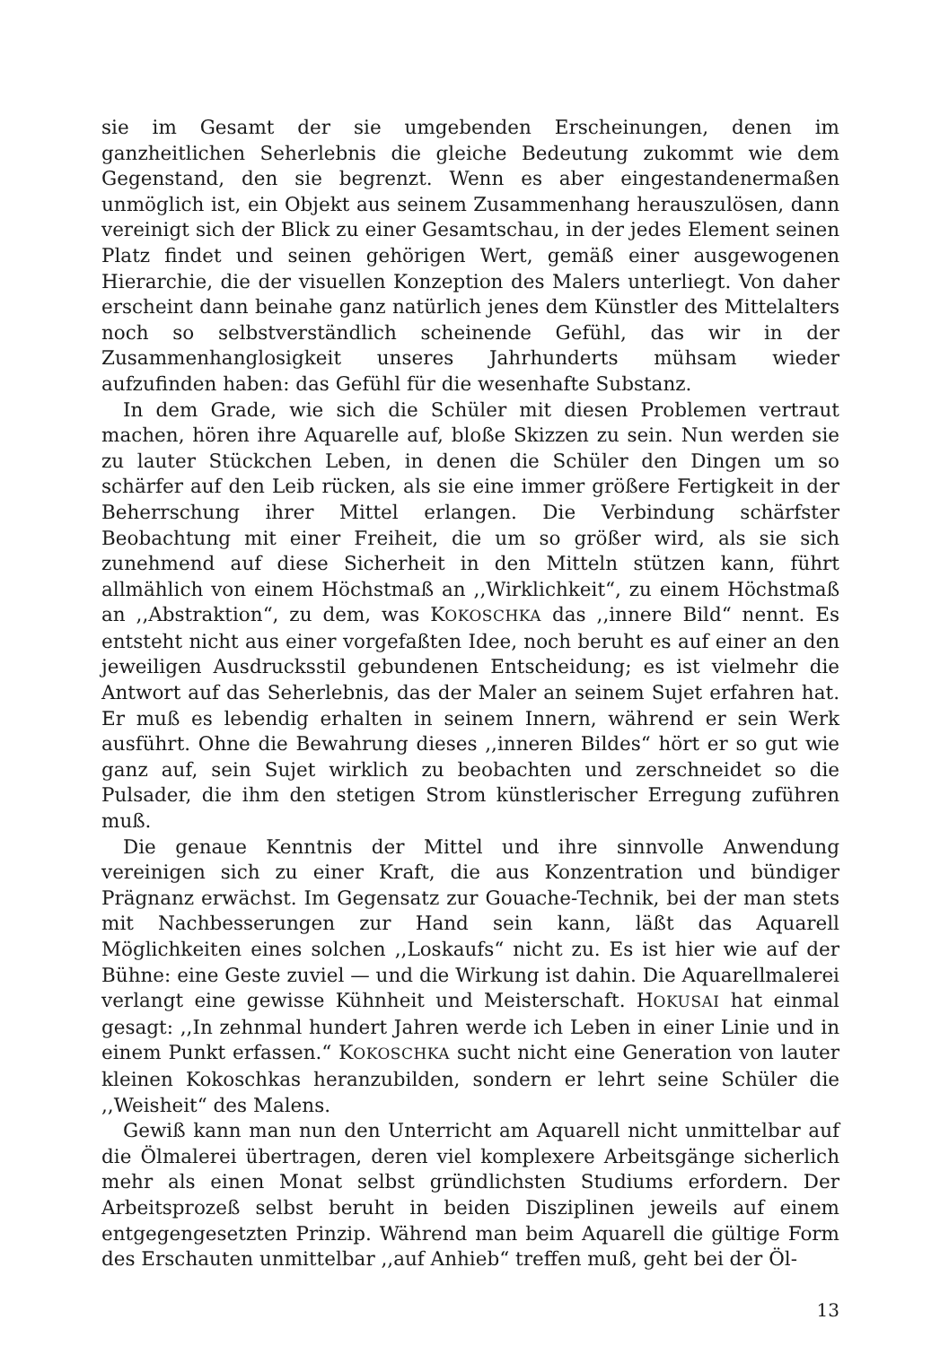sie im Gesamt der sie umgebenden Erscheinungen, denen im ganzheitlichen Seherlebnis die gleiche Bedeutung zukommt wie dem Gegenstand, den sie begrenzt. Wenn es aber eingestandenermaßen unmöglich ist, ein Objekt aus seinem Zusammenhang herauszulösen, dann vereinigt sich der Blick zu einer Gesamtschau, in der jedes Element seinen Platz findet und seinen gehörigen Wert, gemäß einer ausgewogenen Hierarchie, die der visuellen Konzeption des Malers unterliegt. Von daher erscheint dann beinahe ganz natürlich jenes dem Künstler des Mittelalters noch so selbstverständlich scheinende Gefühl, das wir in der Zusammenhanglosigkeit unseres Jahrhunderts mühsam wieder aufzufinden haben: das Gefühl für die wesenhafte Substanz.
In dem Grade, wie sich die Schüler mit diesen Problemen vertraut machen, hören ihre Aquarelle auf, bloße Skizzen zu sein. Nun werden sie zu lauter Stückchen Leben, in denen die Schüler den Dingen um so schärfer auf den Leib rücken, als sie eine immer größere Fertigkeit in der Beherrschung ihrer Mittel erlangen. Die Verbindung schärfster Beobachtung mit einer Freiheit, die um so größer wird, als sie sich zunehmend auf diese Sicherheit in den Mitteln stützen kann, führt allmählich von einem Höchstmaß an ,,Wirklichkeit“, zu einem Höchstmaß an ,,Abstraktion“, zu dem, was KOKOSCHKA das ,,innere Bild“ nennt. Es entsteht nicht aus einer vorgefaßten Idee, noch beruht es auf einer an den jeweiligen Ausdrucksstil gebundenen Entscheidung; es ist vielmehr die Antwort auf das Seherlebnis, das der Maler an seinem Sujet erfahren hat. Er muß es lebendig erhalten in seinem Innern, während er sein Werk ausführt. Ohne die Bewahrung dieses ,,inneren Bildes“ hört er so gut wie ganz auf, sein Sujet wirklich zu beobachten und zerschneidet so die Pulsader, die ihm den stetigen Strom künstlerischer Erregung zuführen muß.
Die genaue Kenntnis der Mittel und ihre sinnvolle Anwendung vereinigen sich zu einer Kraft, die aus Konzentration und bündiger Prägnanz erwächst. Im Gegensatz zur Gouache-Technik, bei der man stets mit Nachbesserungen zur Hand sein kann, läßt das Aquarell Möglichkeiten eines solchen ,,Loskaufs“ nicht zu. Es ist hier wie auf der Bühne: eine Geste zuviel — und die Wirkung ist dahin. Die Aquarellmalerei verlangt eine gewisse Kühnheit und Meisterschaft. HOKUSAI hat einmal gesagt: ,,In zehnmal hundert Jahren werde ich Leben in einer Linie und in einem Punkt erfassen.“ KOKOSCHKA sucht nicht eine Generation von lauter kleinen Kokoschkas heranzubilden, sondern er lehrt seine Schüler die ,,Weisheit“ des Malens.
Gewiß kann man nun den Unterricht am Aquarell nicht unmittelbar auf die Ölmalerei übertragen, deren viel komplexere Arbeitsgänge sicherlich mehr als einen Monat selbst gründlichsten Studiums erfordern. Der Arbeitsprozeß selbst beruht in beiden Disziplinen jeweils auf einem entgegengesetzten Prinzip. Während man beim Aquarell die gültige Form des Erschauten unmittelbar ,,auf Anhieb“ treffen muß, geht bei der Öl-
13